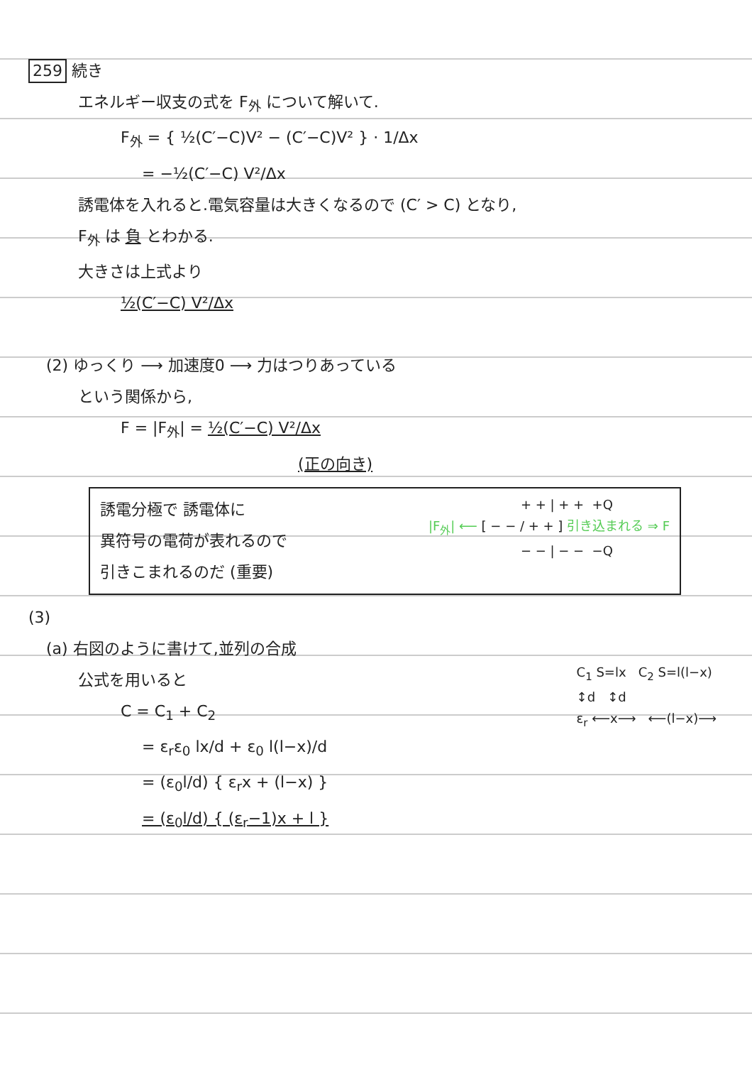259 続き
エネルギー収支の式を F<sub>外</sub> について解いて.
F<sub>外</sub> = { ½(C′−C)V² − (C′−C)V² } · 1/Δx
= −½(C′−C) V²/Δx
誘電体を入れると.電気容量は大きくなるので (C′ > C) となり,
F<sub>外</sub> は 負 とわかる.
大きさは上式より
½(C′−C) V²/Δx
(2) ゆっくり ⟶ 加速度0 ⟶ 力はつりあっている
という関係から,
F = |F<sub>外</sub>| = ½(C′−C) V²/Δx
(正の向き)
誘電分極で 誘電体に
異符号の電荷が表れるので
引きこまれるのだ (重要)
+ + | + + +Q
|F<sub>外</sub>| ⟵ [ − − / + + ] 引き込まれる ⇒ F
− − | − − −Q
(3)
(a) 右図のように書けて,並列の合成
公式を用いると
C = C<sub>1</sub> + C<sub>2</sub>
= ε<sub>r</sub>ε<sub>0</sub> lx/d + ε<sub>0</sub> l(l−x)/d
= (ε<sub>0</sub>l/d) { ε<sub>r</sub>x + (l−x) }
= (ε<sub>0</sub>l/d) { (ε<sub>r</sub>−1)x + l }
C<sub>1</sub> S=lx C<sub>2</sub> S=l(l−x)
↕d ↕d
ε<sub>r</sub> ⟵x⟶ ⟵(l−x)⟶